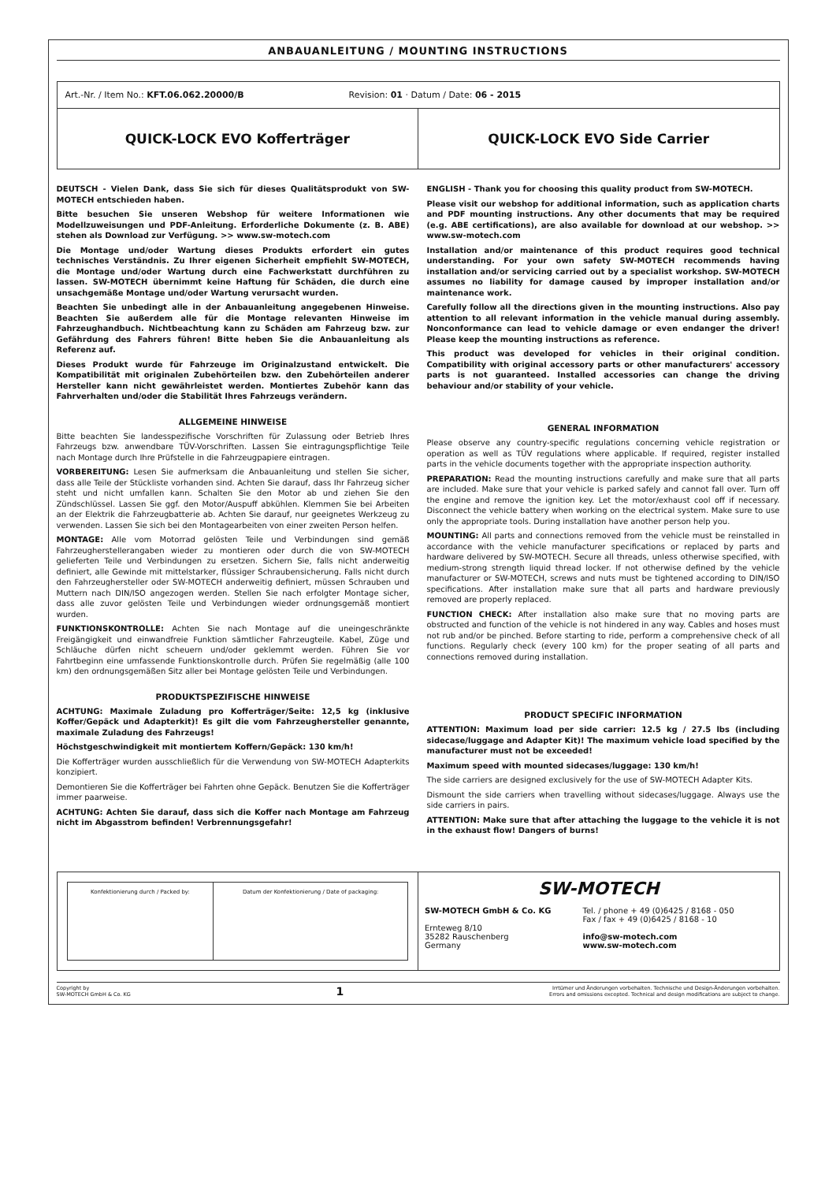ANBAUANLEITUNG / MOUNTING INSTRUCTIONS
| Art.-Nr. / Item No.: KFT.06.062.20000/B Revision: 01 · Datum / Date: 06 - 2015 | |
| QUICK-LOCK EVO Kofferträger | QUICK-LOCK EVO Side Carrier |
DEUTSCH - Vielen Dank, dass Sie sich für dieses Qualitätsprodukt von SW-MOTECH entschieden haben.
Bitte besuchen Sie unseren Webshop für weitere Informationen wie Modellzuweisungen und PDF-Anleitung. Erforderliche Dokumente (z. B. ABE) stehen als Download zur Verfügung. >> www.sw-motech.com
Die Montage und/oder Wartung dieses Produkts erfordert ein gutes technisches Verständnis. Zu Ihrer eigenen Sicherheit empfiehlt SW-MOTECH, die Montage und/oder Wartung durch eine Fachwerkstatt durchführen zu lassen. SW-MOTECH übernimmt keine Haftung für Schäden, die durch eine unsachgemäße Montage und/oder Wartung verursacht wurden.
Beachten Sie unbedingt alle in der Anbauanleitung angegebenen Hinweise. Beachten Sie außerdem alle für die Montage relevanten Hinweise im Fahrzeughandbuch. Nichtbeachtung kann zu Schäden am Fahrzeug bzw. zur Gefährdung des Fahrers führen! Bitte heben Sie die Anbauanleitung als Referenz auf.
Dieses Produkt wurde für Fahrzeuge im Originalzustand entwickelt. Die Kompatibilität mit originalen Zubehörteilen bzw. den Zubehörteilen anderer Hersteller kann nicht gewährleistet werden. Montiertes Zubehör kann das Fahrverhalten und/oder die Stabilität Ihres Fahrzeugs verändern.
ALLGEMEINE HINWEISE
Bitte beachten Sie landesspezifische Vorschriften für Zulassung oder Betrieb Ihres Fahrzeugs bzw. anwendbare TÜV-Vorschriften. Lassen Sie eintragungspflichtige Teile nach Montage durch Ihre Prüfstelle in die Fahrzeugpapiere eintragen.
VORBEREITUNG: Lesen Sie aufmerksam die Anbauanleitung und stellen Sie sicher, dass alle Teile der Stückliste vorhanden sind. Achten Sie darauf, dass Ihr Fahrzeug sicher steht und nicht umfallen kann. Schalten Sie den Motor ab und ziehen Sie den Zündschlüssel. Lassen Sie ggf. den Motor/Auspuff abkühlen. Klemmen Sie bei Arbeiten an der Elektrik die Fahrzeugbatterie ab. Achten Sie darauf, nur geeignetes Werkzeug zu verwenden. Lassen Sie sich bei den Montagearbeiten von einer zweiten Person helfen.
MONTAGE: Alle vom Motorrad gelösten Teile und Verbindungen sind gemäß Fahrzeugherstellerangaben wieder zu montieren oder durch die von SW-MOTECH gelieferten Teile und Verbindungen zu ersetzen. Sichern Sie, falls nicht anderweitig definiert, alle Gewinde mit mittelstarker, flüssiger Schraubensicherung. Falls nicht durch den Fahrzeughersteller oder SW-MOTECH anderweitig definiert, müssen Schrauben und Muttern nach DIN/ISO angezogen werden. Stellen Sie nach erfolgter Montage sicher, dass alle zuvor gelösten Teile und Verbindungen wieder ordnungsgemäß montiert wurden.
FUNKTIONSKONTROLLE: Achten Sie nach Montage auf die uneingeschränkte Freigängigkeit und einwandfreie Funktion sämtlicher Fahrzeugteile. Kabel, Züge und Schläuche dürfen nicht scheuern und/oder geklemmt werden. Führen Sie vor Fahrtbeginn eine umfassende Funktionskontrolle durch. Prüfen Sie regelmäßig (alle 100 km) den ordnungsgemäßen Sitz aller bei Montage gelösten Teile und Verbindungen.
PRODUKTSPEZIFISCHE HINWEISE
ACHTUNG: Maximale Zuladung pro Kofferträger/Seite: 12,5 kg (inklusive Koffer/Gepäck und Adapterkit)! Es gilt die vom Fahrzeughersteller genannte, maximale Zuladung des Fahrzeugs!
Höchstgeschwindigkeit mit montiertem Koffern/Gepäck: 130 km/h!
Die Kofferträger wurden ausschließlich für die Verwendung von SW-MOTECH Adapterkits konzipiert.
Demontieren Sie die Kofferträger bei Fahrten ohne Gepäck. Benutzen Sie die Kofferträger immer paarweise.
ACHTUNG: Achten Sie darauf, dass sich die Koffer nach Montage am Fahrzeug nicht im Abgasstrom befinden! Verbrennungsgefahr!
ENGLISH - Thank you for choosing this quality product from SW-MOTECH.
Please visit our webshop for additional information, such as application charts and PDF mounting instructions. Any other documents that may be required (e.g. ABE certifications), are also available for download at our webshop. >> www.sw-motech.com
Installation and/or maintenance of this product requires good technical understanding. For your own safety SW-MOTECH recommends having installation and/or servicing carried out by a specialist workshop. SW-MOTECH assumes no liability for damage caused by improper installation and/or maintenance work.
Carefully follow all the directions given in the mounting instructions. Also pay attention to all relevant information in the vehicle manual during assembly. Nonconformance can lead to vehicle damage or even endanger the driver! Please keep the mounting instructions as reference.
This product was developed for vehicles in their original condition. Compatibility with original accessory parts or other manufacturers' accessory parts is not guaranteed. Installed accessories can change the driving behaviour and/or stability of your vehicle.
GENERAL INFORMATION
Please observe any country-specific regulations concerning vehicle registration or operation as well as TÜV regulations where applicable. If required, register installed parts in the vehicle documents together with the appropriate inspection authority.
PREPARATION: Read the mounting instructions carefully and make sure that all parts are included. Make sure that your vehicle is parked safely and cannot fall over. Turn off the engine and remove the ignition key. Let the motor/exhaust cool off if necessary. Disconnect the vehicle battery when working on the electrical system. Make sure to use only the appropriate tools. During installation have another person help you.
MOUNTING: All parts and connections removed from the vehicle must be reinstalled in accordance with the vehicle manufacturer specifications or replaced by parts and hardware delivered by SW-MOTECH. Secure all threads, unless otherwise specified, with medium-strong strength liquid thread locker. If not otherwise defined by the vehicle manufacturer or SW-MOTECH, screws and nuts must be tightened according to DIN/ISO specifications. After installation make sure that all parts and hardware previously removed are properly replaced.
FUNCTION CHECK: After installation also make sure that no moving parts are obstructed and function of the vehicle is not hindered in any way. Cables and hoses must not rub and/or be pinched. Before starting to ride, perform a comprehensive check of all functions. Regularly check (every 100 km) for the proper seating of all parts and connections removed during installation.
PRODUCT SPECIFIC INFORMATION
ATTENTION: Maximum load per side carrier: 12.5 kg / 27.5 lbs (including sidecase/luggage and Adapter Kit)! The maximum vehicle load specified by the manufacturer must not be exceeded!
Maximum speed with mounted sidecases/luggage: 130 km/h!
The side carriers are designed exclusively for the use of SW-MOTECH Adapter Kits.
Dismount the side carriers when travelling without sidecases/luggage. Always use the side carriers in pairs.
ATTENTION: Make sure that after attaching the luggage to the vehicle it is not in the exhaust flow! Dangers of burns!
| / Konfektionierung durch / Packed by: / Datum der Konfektionierung / Date of packaging: / | SW-MOTECH SW-MOTECH GmbH & Co. KG Ernteweg 8/10 35282 Rauschenberg Germany Tel. / phone + 49 (0)6425 / 8168 - 050 Fax / fax + 49 (0)6425 / 8168 - 10 info@sw-motech.com www.sw-motech.com |
Copyright by
SW-MOTECH GmbH & Co. KG
1
Irrtümer und Änderungen vorbehalten. Technische und Design-Änderungen vorbehalten.
Errors and omissions excepted. Technical and design modifications are subject to change.